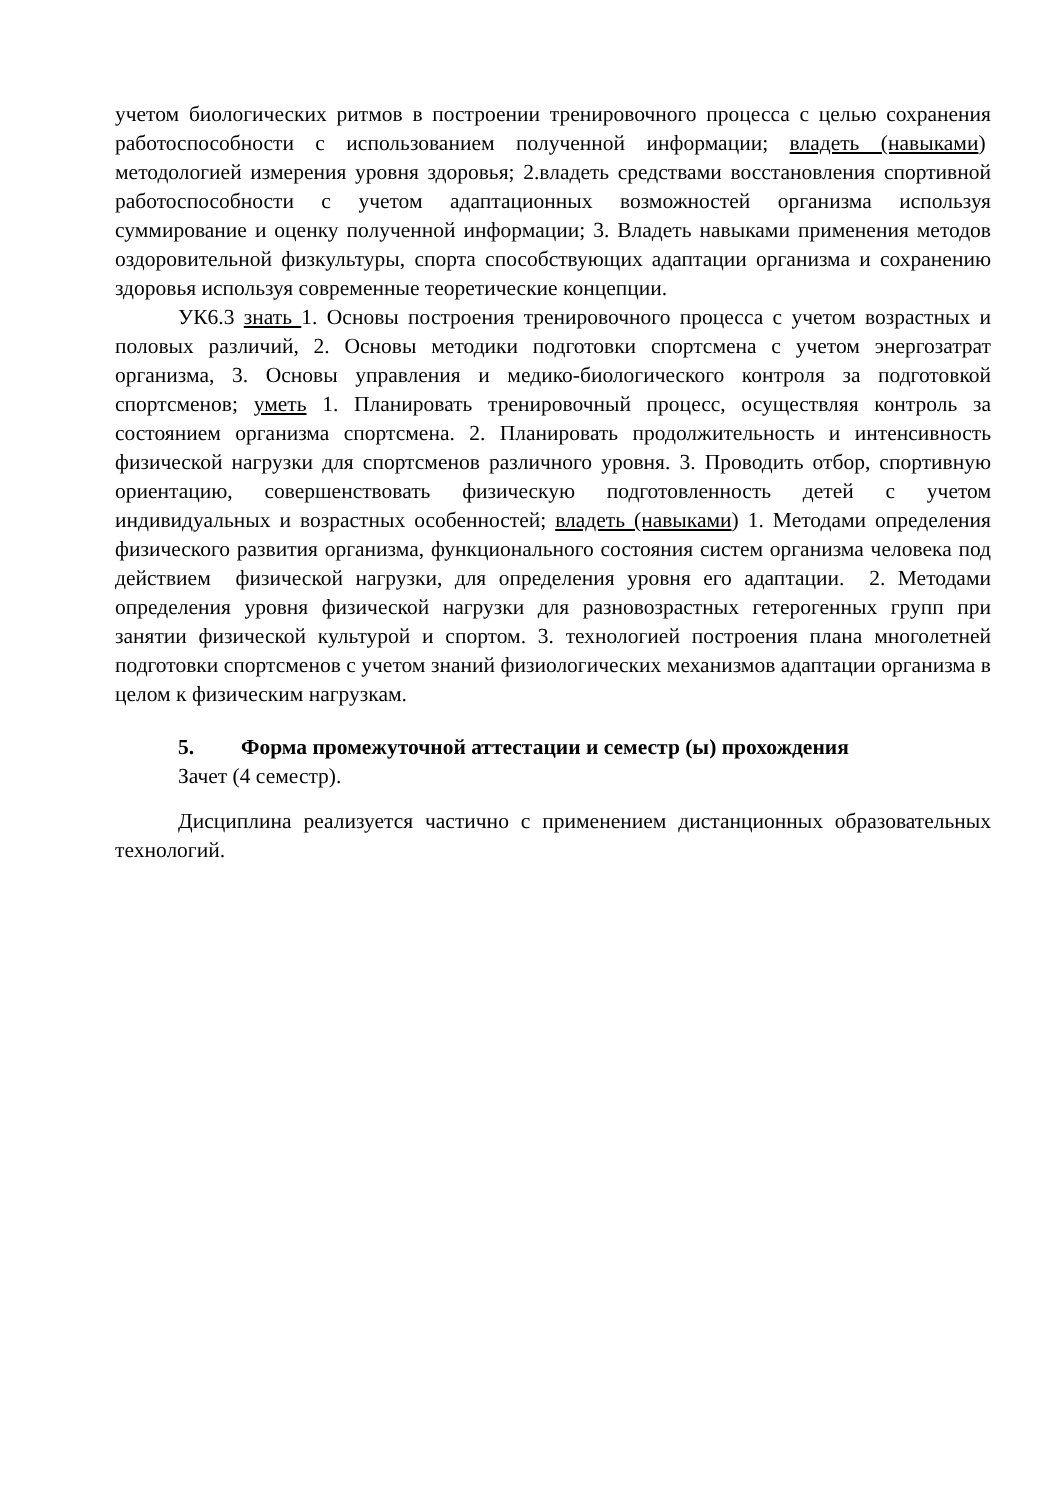учетом биологических ритмов в построении тренировочного процесса с целью сохранения работоспособности с использованием полученной информации; владеть (навыками) методологией измерения уровня здоровья; 2.владеть средствами восстановления спортивной работоспособности с учетом адаптационных возможностей организма используя суммирование и оценку полученной информации; 3. Владеть навыками применения методов оздоровительной физкультуры, спорта способствующих адаптации организма и сохранению здоровья используя современные теоретические концепции.
УК6.3 знать 1. Основы построения тренировочного процесса с учетом возрастных и половых различий, 2. Основы методики подготовки спортсмена с учетом энергозатрат организма, 3. Основы управления и медико-биологического контроля за подготовкой спортсменов; уметь 1. Планировать тренировочный процесс, осуществляя контроль за состоянием организма спортсмена. 2. Планировать продолжительность и интенсивность физической нагрузки для спортсменов различного уровня. 3. Проводить отбор, спортивную ориентацию, совершенствовать физическую подготовленность детей с учетом индивидуальных и возрастных особенностей; владеть (навыками) 1. Методами определения физического развития организма, функционального состояния систем организма человека под действием физической нагрузки, для определения уровня его адаптации. 2. Методами определения уровня физической нагрузки для разновозрастных гетерогенных групп при занятии физической культурой и спортом. 3. технологией построения плана многолетней подготовки спортсменов с учетом знаний физиологических механизмов адаптации организма в целом к физическим нагрузкам.
5. Форма промежуточной аттестации и семестр (ы) прохождения
Зачет (4 семестр).
Дисциплина реализуется частично с применением дистанционных образовательных технологий.